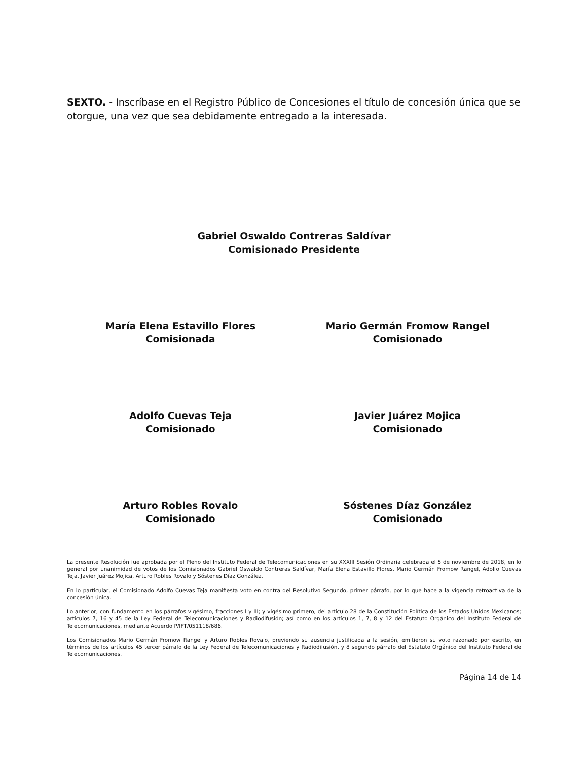SEXTO. - Inscríbase en el Registro Público de Concesiones el título de concesión única que se otorgue, una vez que sea debidamente entregado a la interesada.
Gabriel Oswaldo Contreras Saldívar
Comisionado Presidente
María Elena Estavillo Flores
Comisionada
Mario Germán Fromow Rangel
Comisionado
Adolfo Cuevas Teja
Comisionado
Javier Juárez Mojica
Comisionado
Arturo Robles Rovalo
Comisionado
Sóstenes Díaz González
Comisionado
La presente Resolución fue aprobada por el Pleno del Instituto Federal de Telecomunicaciones en su XXXIII Sesión Ordinaria celebrada el 5 de noviembre de 2018, en lo general por unanimidad de votos de los Comisionados Gabriel Oswaldo Contreras Saldívar, María Elena Estavillo Flores, Mario Germán Fromow Rangel, Adolfo Cuevas Teja, Javier Juárez Mojica, Arturo Robles Rovalo y Sóstenes Díaz González.
En lo particular, el Comisionado Adolfo Cuevas Teja manifiesta voto en contra del Resolutivo Segundo, primer párrafo, por lo que hace a la vigencia retroactiva de la concesión única.
Lo anterior, con fundamento en los párrafos vigésimo, fracciones I y III; y vigésimo primero, del artículo 28 de la Constitución Política de los Estados Unidos Mexicanos; artículos 7, 16 y 45 de la Ley Federal de Telecomunicaciones y Radiodifusión; así como en los artículos 1, 7, 8 y 12 del Estatuto Orgánico del Instituto Federal de Telecomunicaciones, mediante Acuerdo P/IFT/051118/686.
Los Comisionados Mario Germán Fromow Rangel y Arturo Robles Rovalo, previendo su ausencia justificada a la sesión, emitieron su voto razonado por escrito, en términos de los artículos 45 tercer párrafo de la Ley Federal de Telecomunicaciones y Radiodifusión, y 8 segundo párrafo del Estatuto Orgánico del Instituto Federal de Telecomunicaciones.
Página 14 de 14